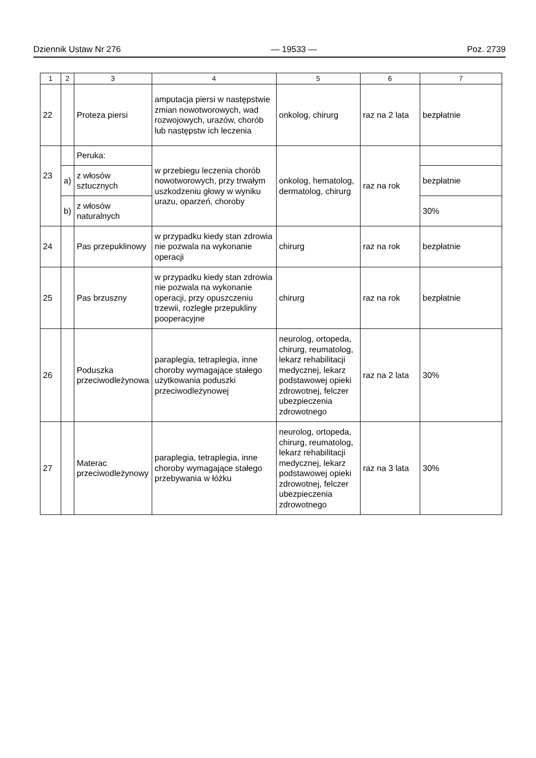Dziennik Ustaw Nr 276 — 19533 — Poz. 2739
| 1 | 2 | 3 | 4 | 5 | 6 | 7 |
| --- | --- | --- | --- | --- | --- | --- |
| 22 | | Proteza piersi | amputacja piersi w następstwie zmian nowotworowych, wad rozwojowych, urazów, chorób lub następstw ich leczenia | onkolog, chirurg | raz na 2 lata | bezpłatnie |
| 23 | | Peruka: | w przebiegu leczenia chorób nowotworowych, przy trwałym uszkodzeniu głowy w wyniku urazu, oparzeń, choroby | onkolog, hematolog, dermatolog, chirurg | raz na rok | |
| | a) | z włosów sztucznych | | | | bezpłatnie |
| | b) | z włosów naturalnych | | | | 30% |
| 24 | | Pas przepuklinowy | w przypadku kiedy stan zdrowia nie pozwala na wykonanie operacji | chirurg | raz na rok | bezpłatnie |
| 25 | | Pas brzuszny | w przypadku kiedy stan zdrowia nie pozwala na wykonanie operacji, przy opuszczeniu trzewii, rozległe przepukliny pooperacyjne | chirurg | raz na rok | bezpłatnie |
| 26 | | Poduszka przeciwodleżynowa | paraplegia, tetraplegia, inne choroby wymagające stałego użytkowania poduszki przeciwodleżynowej | neurolog, ortopeda, chirurg, reumatolog, lekarz rehabilitacji medycznej, lekarz podstawowej opieki zdrowotnej, felczer ubezpieczenia zdrowotnego | raz na 2 lata | 30% |
| 27 | | Materac przeciwodleżynowy | paraplegia, tetraplegia, inne choroby wymagające stałego przebywania w łóżku | neurolog, ortopeda, chirurg, reumatolog, lekarz rehabilitacji medycznej, lekarz podstawowej opieki zdrowotnej, felczer ubezpieczenia zdrowotnego | raz na 3 lata | 30% |